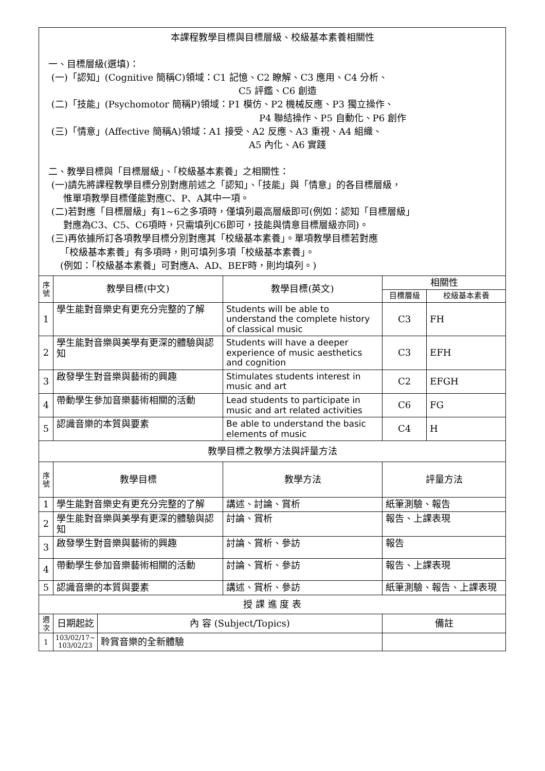| 本課程教學目標與目標層級、校級基本素養相關性 一、目標層級(選填)： (一)「認知」(Cognitive 簡稱C)領域：C1 記憶、C2 瞭解、C3 應用、C4 分析、 C5 評鑑、C6 創造 (二)「技能」(Psychomotor 簡稱P)領域：P1 模仿、P2 機械反應、P3 獨立操作、 P4 聯結操作、P5 自動化、P6 創作 (三)「情意」(Affective 簡稱A)領域：A1 接受、A2 反應、A3 重視、A4 組織、 A5 內化、A6 實踐 二、教學目標與「目標層級」、「校級基本素養」之相關性： (一)請先將課程教學目標分別對應前述之「認知」、「技能」與「情意」的各目標層級， 惟單項教學目標僅能對應C、P、A其中一項。 (二)若對應「目標層級」有1~6之多項時，僅填列最高層級即可(例如：認知「目標層級」 對應為C3、C5、C6項時，只需填列C6即可，技能與情意目標層級亦同)。 (三)再依據所訂各項教學目標分別對應其「校級基本素養」。單項教學目標若對應 「校級基本素養」有多項時，則可填列多項「校級基本素養」。 (例如：「校級基本素養」可對應A、AD、BEF時，則均填列。) | | | | | |
| 序號 | 教學目標(中文) | | 教學目標(英文) | 相關性 | |
| | | | | 目標層級 | 校級基本素養 |
| 1 | 學生能對音樂史有更充分完整的了解 | | Students will be able to understand the complete history of classical music | C3 | FH |
| 2 | 學生能對音樂與美學有更深的體驗與認知 | | Students will have a deeper experience of music aesthetics and cognition | C3 | EFH |
| 3 | 啟發學生對音樂與藝術的興趣 | | Stimulates students interest in music and art | C2 | EFGH |
| 4 | 帶動學生參加音樂藝術相關的活動 | | Lead students to participate in music and art related activities | C6 | FG |
| 5 | 認識音樂的本質與要素 | | Be able to understand the basic elements of music | C4 | H |
| 教學目標之教學方法與評量方法 | | | | | |
| 序號 | 教學目標 | | 教學方法 | 評量方法 | |
| 1 | 學生能對音樂史有更充分完整的了解 | | 講述、討論、賞析 | 紙筆測驗、報告 | |
| 2 | 學生能對音樂與美學有更深的體驗與認知 | | 討論、賞析 | 報告、上課表現 | |
| 3 | 啟發學生對音樂與藝術的興趣 | | 討論、賞析、參訪 | 報告 | |
| 4 | 帶動學生參加音樂藝術相關的活動 | | 討論、賞析、參訪 | 報告、上課表現 | |
| 5 | 認識音樂的本質與要素 | | 講述、賞析、參訪 | 紙筆測驗、報告、上課表現 | |
| 授 課 進 度 表 | | | | | |
| 週次 | 日期起訖 | 內 容 (Subject/Topics) | | 備註 | |
| 1 | 103/02/17~ 103/02/23 | 聆賞音樂的全新體驗 | | | |